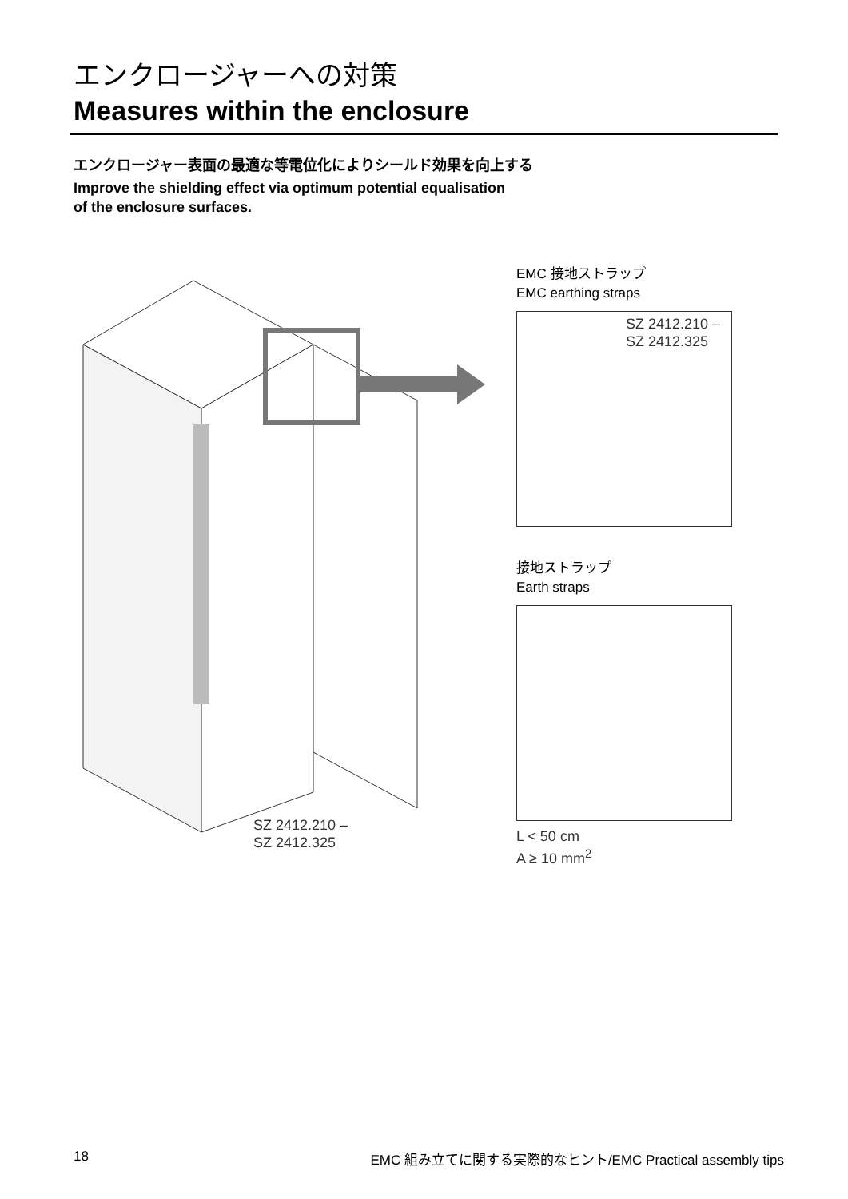エンクロージャーへの対策
Measures within the enclosure
エンクロージャー表面の最適な等電位化によりシールド効果を向上する
Improve the shielding effect via optimum potential equalisation
of the enclosure surfaces.
SZ 2412.210 –
SZ 2412.325
EMC 接地ストラップ
EMC earthing straps
SZ 2412.210 –
SZ 2412.325
接地ストラップ
Earth straps
L < 50 cm
A ≥ 10 mm<sup>2</sup>
18 EMC 組み立てに関する実際的なヒント/EMC Practical assembly tips